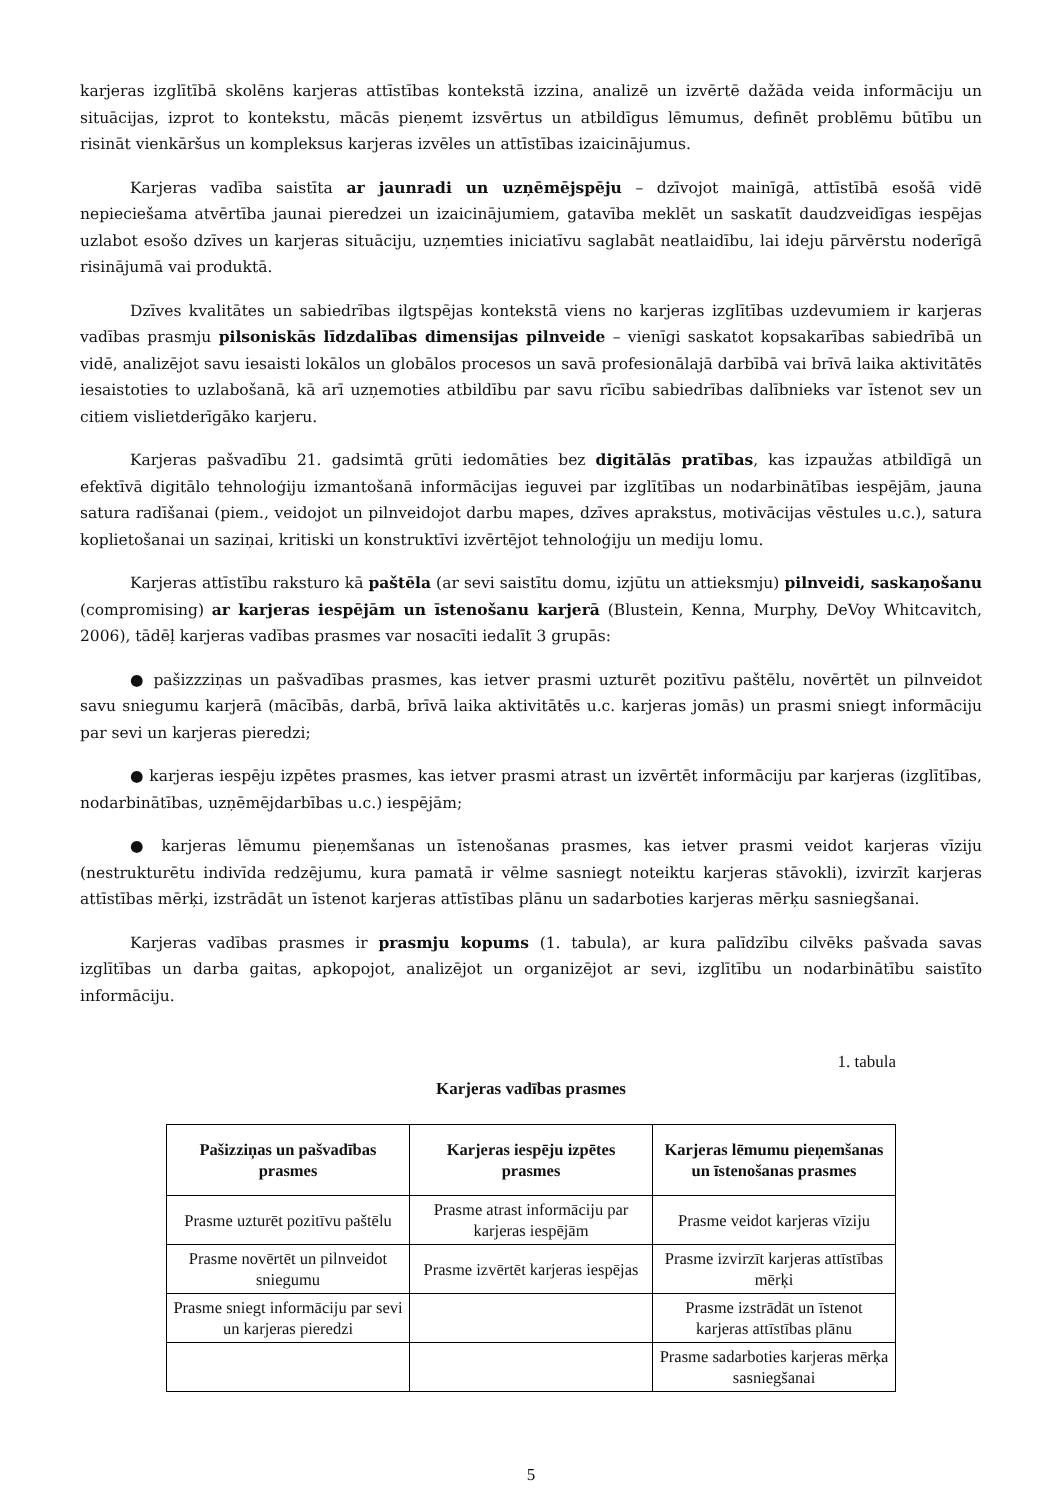karjeras izglītībā skolēns karjeras attīstības kontekstā izzina, analizē un izvērtē dažāda veida informāciju un situācijas, izprot to kontekstu, mācās pieņemt izsvērtus un atbildīgus lēmumus, definēt problēmu būtību un risināt vienkāršus un kompleksus karjeras izvēles un attīstības izaicinājumus.
Karjeras vadība saistīta ar jaunradi un uzņēmējspēju – dzīvojot mainīgā, attīstībā esošā vidē nepieciešama atvērtība jaunai pieredzei un izaicinājumiem, gatavība meklēt un saskatīt daudzveidīgas iespējas uzlabot esošo dzīves un karjeras situāciju, uzņemties iniciatīvu saglabāt neatlaidību, lai ideju pārvērstu noderīgā risinājumā vai produktā.
Dzīves kvalitātes un sabiedrības ilgtspējas kontekstā viens no karjeras izglītības uzdevumiem ir karjeras vadības prasmju pilsoniskās līdzdalības dimensijas pilnveide – vienīgi saskatot kopsakarības sabiedrībā un vidē, analizējot savu iesaisti lokālos un globālos procesos un savā profesionālajā darbībā vai brīvā laika aktivitātēs iesaistoties to uzlabošanā, kā arī uzņemoties atbildību par savu rīcību sabiedrības dalībnieks var īstenot sev un citiem vislietderīgāko karjeru.
Karjeras pašvadību 21. gadsimtā grūti iedomāties bez digitālās pratības, kas izpaužas atbildīgā un efektīvā digitālo tehnoloģiju izmantošanā informācijas ieguvei par izglītības un nodarbinātības iespējām, jauna satura radīšanai (piem., veidojot un pilnveidojot darbu mapes, dzīves aprakstus, motivācijas vēstules u.c.), satura koplietošanai un saziņai, kritiski un konstruktīvi izvērtējot tehnoloģiju un mediju lomu.
Karjeras attīstību raksturo kā paštēla (ar sevi saistītu domu, izjūtu un attieksmju) pilnveidi, saskaņošanu (compromising) ar karjeras iespējām un īstenošanu karjerā (Blustein, Kenna, Murphy, DeVoy Whitcavitch, 2006), tādēļ karjeras vadības prasmes var nosacīti iedalīt 3 grupās:
● pašizzziņas un pašvadības prasmes, kas ietver prasmi uzturēt pozitīvu paštēlu, novērtēt un pilnveidot savu sniegumu karjerā (mācībās, darbā, brīvā laika aktivitātēs u.c. karjeras jomās) un prasmi sniegt informāciju par sevi un karjeras pieredzi;
● karjeras iespēju izpētes prasmes, kas ietver prasmi atrast un izvērtēt informāciju par karjeras (izglītības, nodarbinātības, uzņēmējdarbības u.c.) iespējām;
● karjeras lēmumu pieņemšanas un īstenošanas prasmes, kas ietver prasmi veidot karjeras vīziju (nestrukturētu indivīda redzējumu, kura pamatā ir vēlme sasniegt noteiktu karjeras stāvokli), izvirzīt karjeras attīstības mērķi, izstrādāt un īstenot karjeras attīstības plānu un sadarboties karjeras mērķu sasniegšanai.
Karjeras vadības prasmes ir prasmju kopums (1. tabula), ar kura palīdzību cilvēks pašvada savas izglītības un darba gaitas, apkopojot, analizējot un organizējot ar sevi, izglītību un nodarbinātību saistīto informāciju.
1. tabula
Karjeras vadības prasmes
| Pašizziņas un pašvadības prasmes | Karjeras iespēju izpētes prasmes | Karjeras lēmumu pieņemšanas un īstenošanas prasmes |
| --- | --- | --- |
| Prasme uzturēt pozitīvu paštēlu | Prasme atrast informāciju par karjeras iespējām | Prasme veidot karjeras vīziju |
| Prasme novērtēt un pilnveidot sniegumu | Prasme izvērtēt karjeras iespējas | Prasme izvirzīt karjeras attīstības mērķi |
| Prasme sniegt informāciju par sevi un karjeras pieredzi | | Prasme izstrādāt un īstenot karjeras attīstības plānu |
| | | Prasme sadarboties karjeras mērķa sasniegšanai |
5